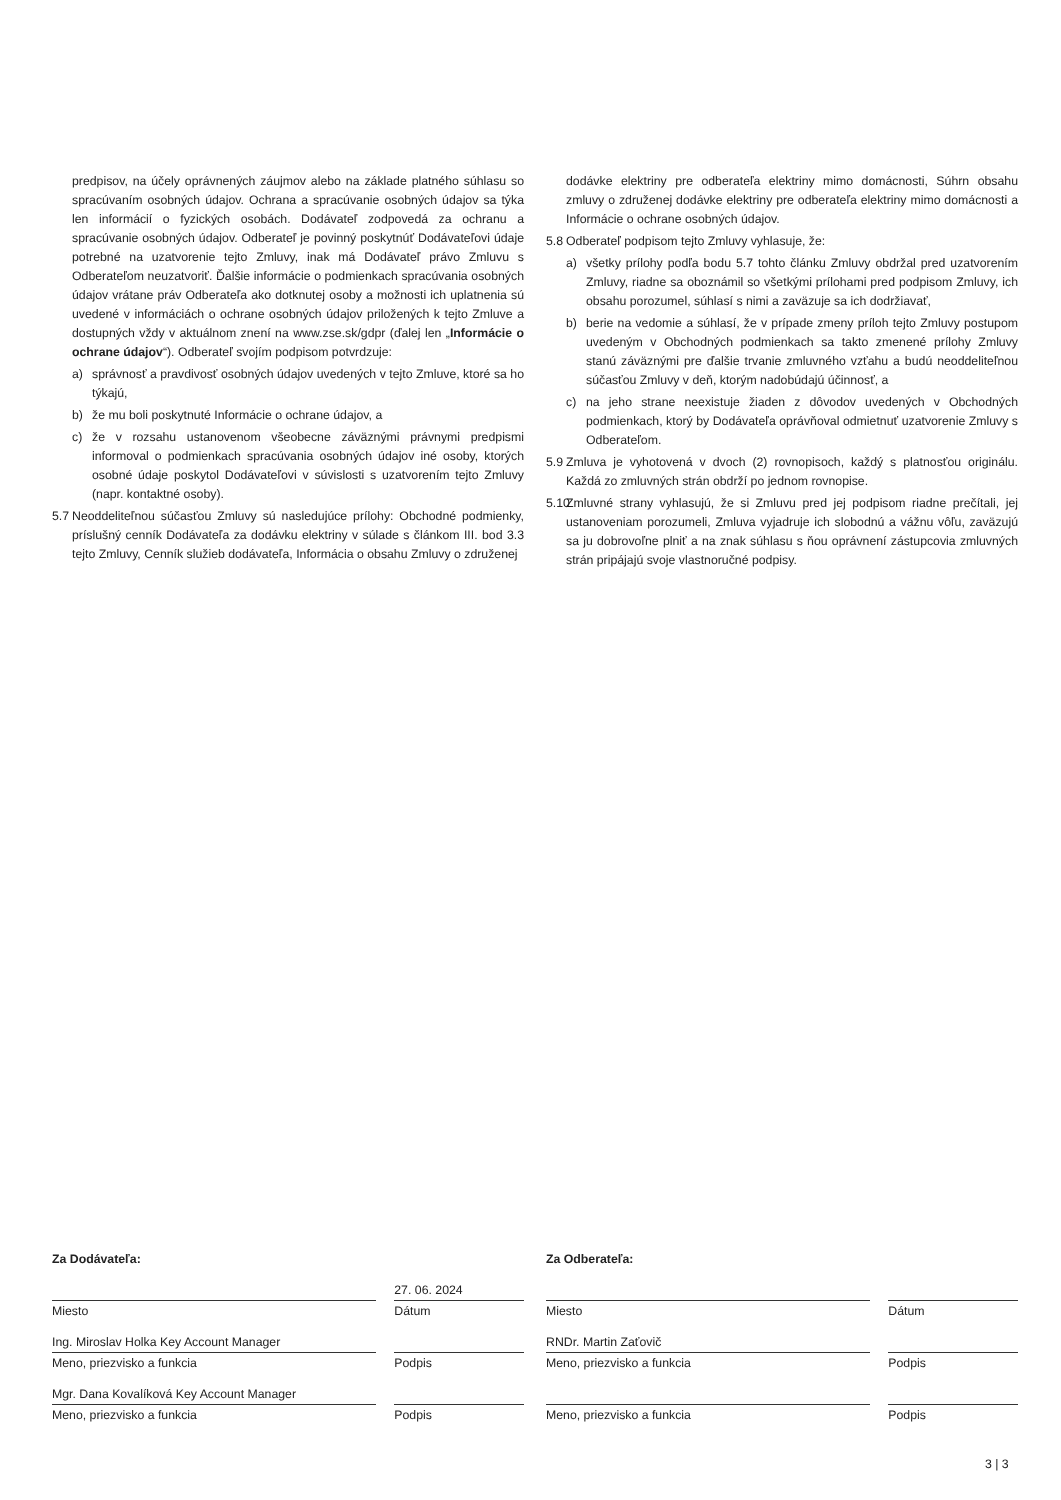predpisov, na účely oprávnených záujmov alebo na základe platného súhlasu so spracúvaním osobných údajov. Ochrana a spracúvanie osobných údajov sa týka len informácií o fyzických osobách. Dodávateľ zodpovedá za ochranu a spracúvanie osobných údajov. Odberateľ je povinný poskytnúť Dodávateľovi údaje potrebné na uzatvorenie tejto Zmluvy, inak má Dodávateľ právo Zmluvu s Odberateľom neuzatvoriť. Ďalšie informácie o podmienkach spracúvania osobných údajov vrátane práv Odberateľa ako dotknutej osoby a možnosti ich uplatnenia sú uvedené v informáciách o ochrane osobných údajov priložených k tejto Zmluve a dostupných vždy v aktuálnom znení na www.zse.sk/gdpr (ďalej len „Informácie o ochrane údajov“). Odberateľ svojím podpisom potvrdzuje:
a) správnosť a pravdivosť osobných údajov uvedených v tejto Zmluve, ktoré sa ho týkajú,
b) že mu boli poskytnuté Informácie o ochrane údajov, a
c) že v rozsahu ustanovenom všeobecne záväznými právnymi predpismi informoval o podmienkach spracúvania osobných údajov iné osoby, ktorých osobné údaje poskytol Dodávateľovi v súvislosti s uzatvorením tejto Zmluvy (napr. kontaktné osoby).
5.7 Neoddeliteľnou súčasťou Zmluvy sú nasledujúce prílohy: Obchodné podmienky, príslušný cenník Dodávateľa za dodávku elektriny v súlade s článkom III. bod 3.3 tejto Zmluvy, Cenník služieb dodávateľa, Informácia o obsahu Zmluvy o združenej
dodávke elektriny pre odberateľa elektriny mimo domácnosti, Súhrn obsahu zmluvy o združenej dodávke elektriny pre odberateľa elektriny mimo domácnosti a Informácie o ochrane osobných údajov.
5.8 Odberateľ podpisom tejto Zmluvy vyhlasuje, že:
a) všetky prílohy podľa bodu 5.7 tohto článku Zmluvy obdržal pred uzatvorením Zmluvy, riadne sa oboznámil so všetkými prílohami pred podpisom Zmluvy, ich obsahu porozumel, súhlasí s nimi a zaväzuje sa ich dodržiavať,
b) berie na vedomie a súhlasí, že v prípade zmeny príloh tejto Zmluvy postupom uvedeným v Obchodných podmienkach sa takto zmenené prílohy Zmluvy stanú záväznými pre ďalšie trvanie zmluvného vzťahu a budú neoddeliteľnou súčasťou Zmluvy v deň, ktorým nadobúdajú účinnosť, a
c) na jeho strane neexistuje žiaden z dôvodov uvedených v Obchodných podmienkach, ktorý by Dodávateľa oprávňoval odmietnuť uzatvorenie Zmluvy s Odberateľom.
5.9 Zmluva je vyhotovená v dvoch (2) rovnopisoch, každý s platnosťou originálu. Každá zo zmluvných strán obdrží po jednom rovnopise.
5.10 Zmluvné strany vyhlasujú, že si Zmluvu pred jej podpisom riadne prečítali, jej ustanoveniam porozumeli, Zmluva vyjadruje ich slobodnú a vážnu vôľu, zaväzujú sa ju dobrovoľne plniť a na znak súhlasu s ňou oprávnení zástupcovia zmluvných strán pripájajú svoje vlastnoručné podpisy.
Za Dodávateľa:
Miesto
27. 06. 2024
Dátum
Ing. Miroslav Holka Key Account Manager
Meno, priezvisko a funkcia
Podpis
Mgr. Dana Kovalíková Key Account Manager
Meno, priezvisko a funkcia
Podpis
Za Odberateľa:
Miesto Dátum
RNDr. Martin Zaťovič
Meno, priezvisko a funkcia
Podpis
Meno, priezvisko a funkcia Podpis
3 | 3